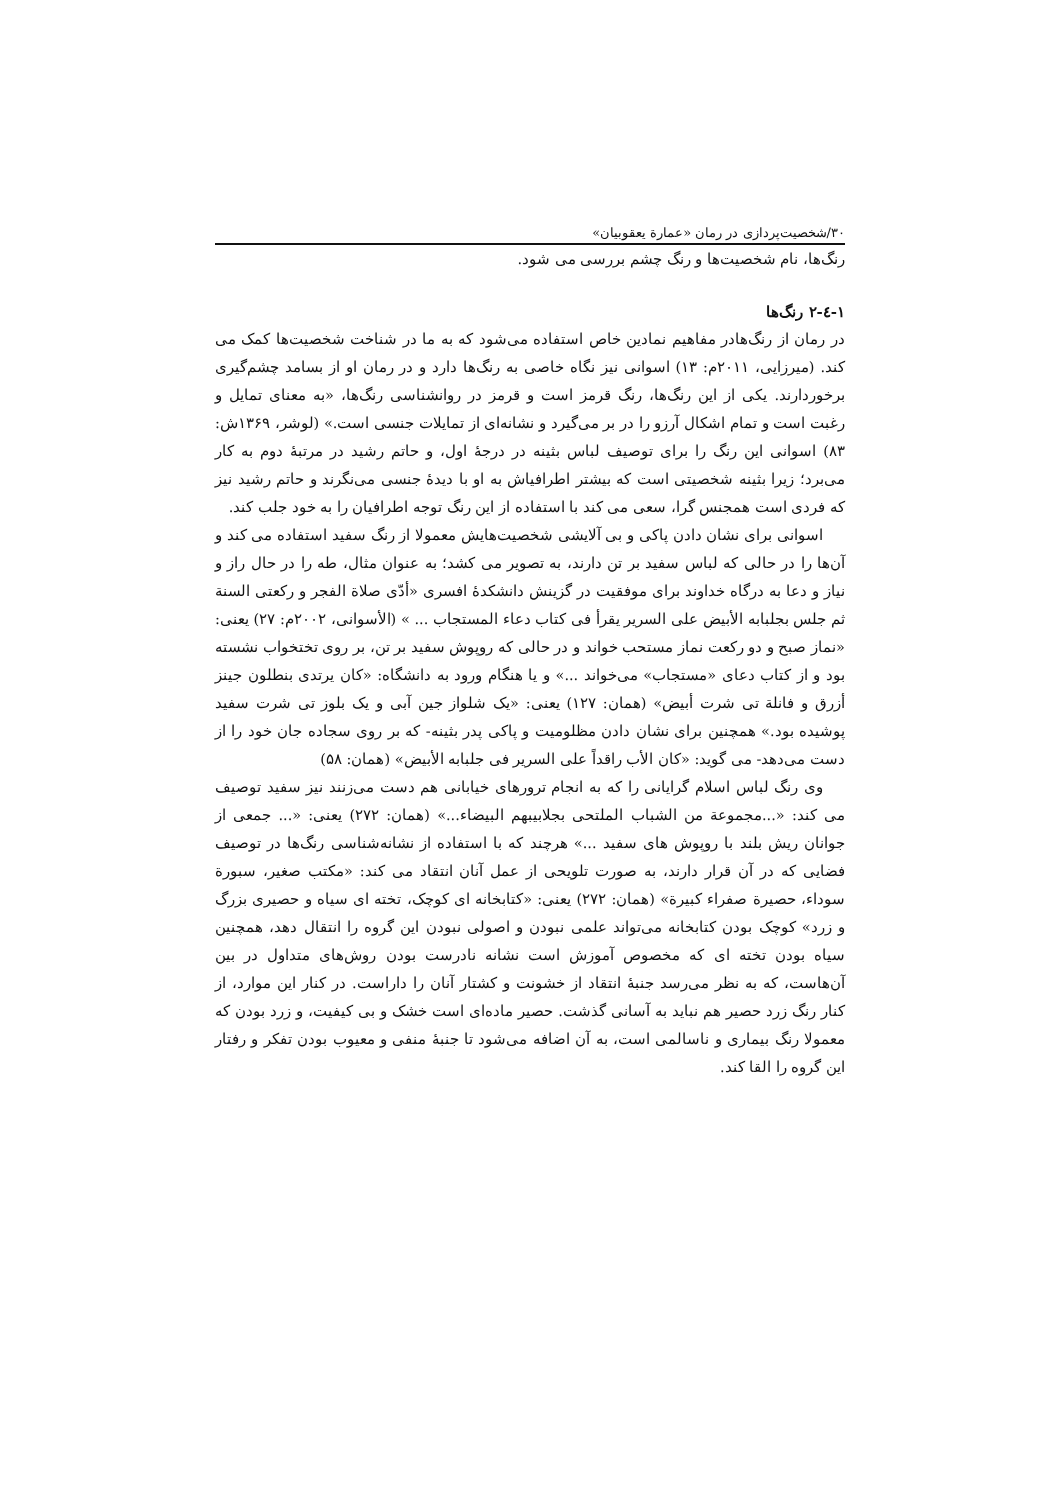۳۰/شخصیت‌پردازی در رمان «عمارة یعقوبیان»
رنگ‌ها، نام شخصیت‌ها و رنگ چشم بررسی می شود.
۱-٤-۲ رنگ‌ها
در رمان از رنگ‌هادر مفاهیم نمادین خاص استفاده می‌شود که به ما در شناخت شخصیت‌ها کمک می کند. (میرزایی، ۲۰۱۱م: ۱۳) اسوانی نیز نگاه خاصی به رنگ‌ها دارد و در رمان او از بسامد چشم‌گیری برخوردارند. یکی از این رنگ‌ها، رنگ قرمز است و قرمز در روانشناسی رنگ‌ها، «به معنای تمایل و رغبت است و تمام اشکال آرزو را در بر می‌گیرد و نشانه‌ای از تمایلات جنسی است.» (لوشر، ۱۳۶۹ش: ۸۳) اسوانی این رنگ را برای توصیف لباس بثینه در درجهٔ اول، و حاتم رشید در مرتبهٔ دوم به کار می‌برد؛ زیرا بثینه شخصیتی است که بیشتر اطرافیاش به او با دیدهٔ جنسی می‌نگرند و حاتم رشید نیز که فردی است همجنس گرا، سعی می کند با استفاده از این رنگ توجه اطرافیان را به خود جلب کند.
اسوانی برای نشان دادن پاکی و بی آلایشی شخصیت‌هایش معمولا از رنگ سفید استفاده می کند و آن‌ها را در حالی که لباس سفید بر تن دارند، به تصویر می کشد؛ به عنوان مثال، طه را در حال راز و نیاز و دعا به درگاه خداوند برای موفقیت در گزینش دانشکدهٔ افسری «أدّی صلاة الفجر و رکعتی السنة ثم جلس بجلبابه الأبیض علی السریر یقرأ فی کتاب دعاء المستجاب ... » (الأسوانی، ۲۰۰۲م: ۲۷) یعنی: «نماز صبح و دو رکعت نماز مستحب خواند و در حالی که روپوش سفید بر تن، بر روی تختخواب نشسته بود و از کتاب دعای «مستجاب» می‌خواند ...» و یا هنگام ورود به دانشگاه: «کان یرتدی بنطلون جینز أزرق و فانلة تی شرت أبیض» (همان: ۱۲۷) یعنی: «یک شلواز جین آبی و یک بلوز تی شرت سفید پوشیده بود.» همچنین برای نشان دادن مظلومیت و پاکی پدر بثینه- که بر روی سجاده جان خود را از دست می‌دهد- می گوید: «کان الأب راقداً علی السریر فی جلبابه الأبیض» (همان: ۵۸)
وی رنگ لباس اسلام گرایانی را که به انجام ترورهای خیابانی هم دست می‌زنند نیز سفید توصیف می کند: «...مجموعة من الشباب الملتحی بجلابیبهم البیضاء...» (همان: ۲۷۲) یعنی: «... جمعی از جوانان ریش بلند با روپوش های سفید ...» هرچند که با استفاده از نشانه‌شناسی رنگ‌ها در توصیف فضایی که در آن قرار دارند، به صورت تلویحی از عمل آنان انتقاد می کند: «مکتب صغیر، سبورة سوداء، حصیرة صفراء کبیرة» (همان: ۲۷۲) یعنی: «کتابخانه ای کوچک، تخته ای سیاه و حصیری بزرگ و زرد» کوچک بودن کتابخانه می‌تواند علمی نبودن و اصولی نبودن این گروه را انتقال دهد، همچنین سیاه بودن تخته ای که مخصوص آموزش است نشانه نادرست بودن روش‌های متداول در بین آن‌هاست، که به نظر می‌رسد جنبهٔ انتقاد از خشونت و کشتار آنان را داراست. در کنار این موارد، از کنار رنگ زرد حصیر هم نباید به آسانی گذشت. حصیر ماده‌ای است خشک و بی کیفیت، و زرد بودن که معمولا رنگ بیماری و ناسالمی است، به آن اضافه می‌شود تا جنبهٔ منفی و معیوب بودن تفکر و رفتار این گروه را القا کند.